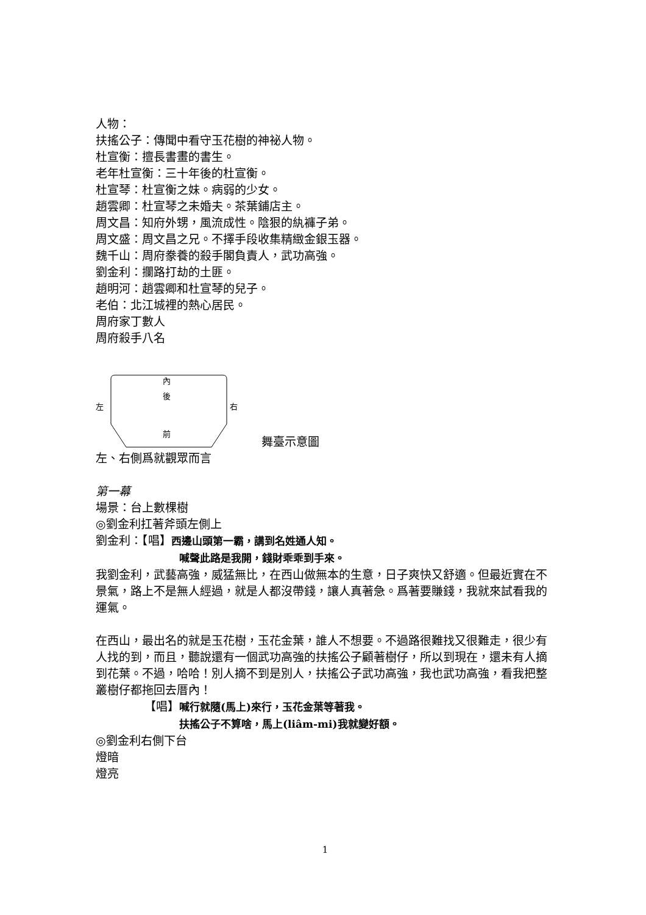人物：
扶搖公子：傳聞中看守玉花樹的神祕人物。
杜宣衡：擅長書畫的書生。
老年杜宣衡：三十年後的杜宣衡。
杜宣琴：杜宣衡之妹。病弱的少女。
趙雲卿：杜宣琴之未婚夫。茶葉鋪店主。
周文昌：知府外甥，風流成性。陰狠的紈褲子弟。
周文盛：周文昌之兄。不擇手段收集精緻金銀玉器。
魏千山：周府豢養的殺手閣負責人，武功高強。
劉金利：攔路打劫的土匪。
趙明河：趙雲卿和杜宣琴的兒子。
老伯：北江城裡的熱心居民。
周府家丁數人
周府殺手八名
內
後
左
右
前
舞臺示意圖
左、右側爲就觀眾而言
第一幕
場景：台上數棵樹
◎劉金利扛著斧頭左側上
劉金利：【唱】西邊山頭第一霸，講到名姓通人知。
喊聲此路是我開，錢財乖乖到手來。
我劉金利，武藝高強，威猛無比，在西山做無本的生意，日子爽快又舒適。但最近實在不景氣，路上不是無人經過，就是人都沒帶錢，讓人真著急。爲著要賺錢，我就來試看我的運氣。
在西山，最出名的就是玉花樹，玉花金葉，誰人不想要。不過路很難找又很難走，很少有人找的到，而且，聽說還有一個武功高強的扶搖公子顧著樹仔，所以到現在，還未有人摘到花葉。不過，哈哈！別人摘不到是別人，扶搖公子武功高強，我也武功高強，看我把整叢樹仔都拖回去厝內！
【唱】喊行就隨(馬上)來行，玉花金葉等著我。
扶搖公子不算啥，馬上(liâm-mi)我就變好額。
◎劉金利右側下台
燈暗
燈亮
1